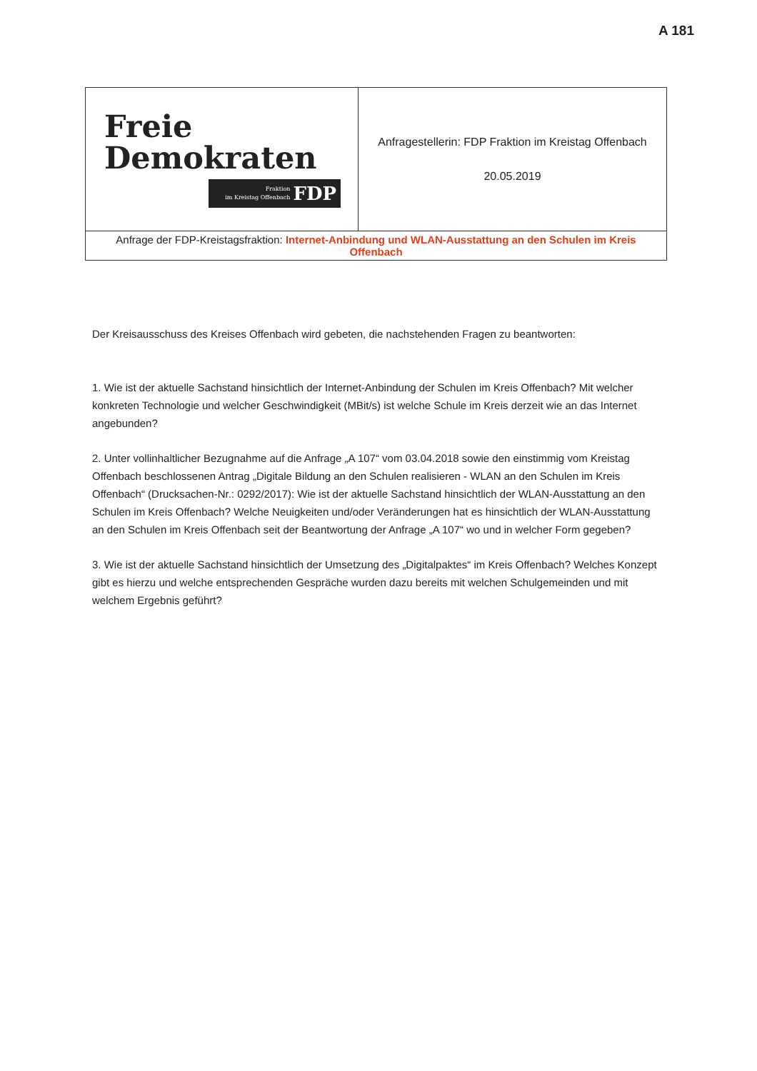A 181
| Freie Demokraten Fraktion im Kreistag Offenbach FDP | Anfragestellerin: FDP Fraktion im Kreistag Offenbach 20.05.2019 |
| Anfrage der FDP-Kreistagsfraktion: Internet-Anbindung und WLAN-Ausstattung an den Schulen im Kreis Offenbach | |
Der Kreisausschuss des Kreises Offenbach wird gebeten, die nachstehenden Fragen zu beantworten:
1. Wie ist der aktuelle Sachstand hinsichtlich der Internet-Anbindung der Schulen im Kreis Offenbach? Mit welcher konkreten Technologie und welcher Geschwindigkeit (MBit/s) ist welche Schule im Kreis derzeit wie an das Internet angebunden?
2. Unter vollinhaltlicher Bezugnahme auf die Anfrage „A 107“ vom 03.04.2018 sowie den einstimmig vom Kreistag Offenbach beschlossenen Antrag „Digitale Bildung an den Schulen realisieren - WLAN an den Schulen im Kreis Offenbach“ (Drucksachen-Nr.: 0292/2017): Wie ist der aktuelle Sachstand hinsichtlich der WLAN-Ausstattung an den Schulen im Kreis Offenbach? Welche Neuigkeiten und/oder Veränderungen hat es hinsichtlich der WLAN-Ausstattung an den Schulen im Kreis Offenbach seit der Beantwortung der Anfrage „A 107“ wo und in welcher Form gegeben?
3. Wie ist der aktuelle Sachstand hinsichtlich der Umsetzung des „Digitalpaktes“ im Kreis Offenbach? Welches Konzept gibt es hierzu und welche entsprechenden Gespräche wurden dazu bereits mit welchen Schulgemeinden und mit welchem Ergebnis geführt?